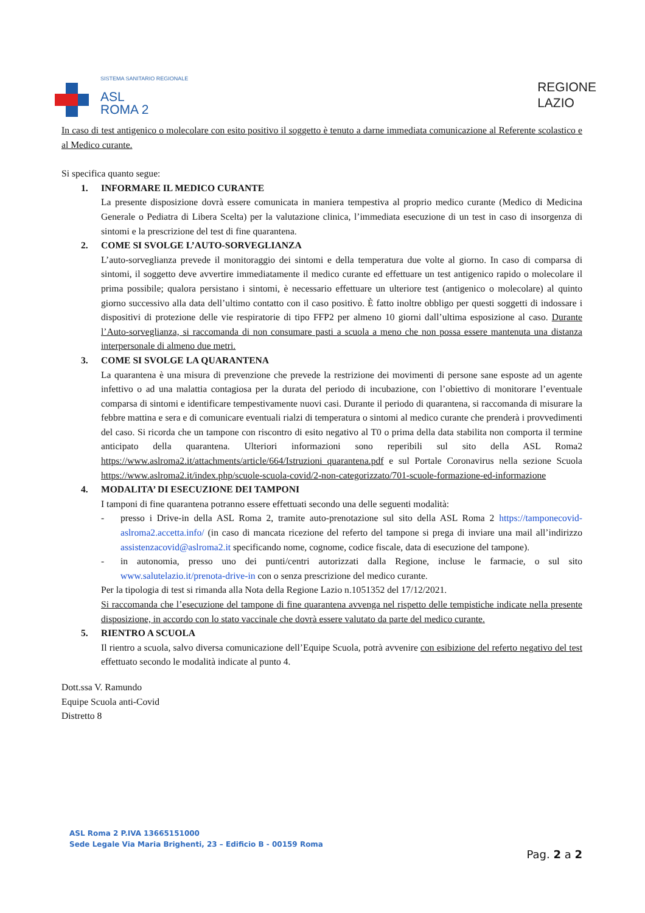SISTEMA SANITARIO REGIONALE
ASL
ROMA 2
REGIONE
LAZIO
In caso di test antigenico o molecolare con esito positivo il soggetto è tenuto a darne immediata comunicazione al Referente scolastico e al Medico curante.
Si specifica quanto segue:
1.
INFORMARE IL MEDICO CURANTE
La presente disposizione dovrà essere comunicata in maniera tempestiva al proprio medico curante (Medico di Medicina Generale o Pediatra di Libera Scelta) per la valutazione clinica, l’immediata esecuzione di un test in caso di insorgenza di sintomi e la prescrizione del test di fine quarantena.
2.
COME SI SVOLGE L’AUTO-SORVEGLIANZA
L’auto-sorveglianza prevede il monitoraggio dei sintomi e della temperatura due volte al giorno. In caso di comparsa di sintomi, il soggetto deve avvertire immediatamente il medico curante ed effettuare un test antigenico rapido o molecolare il prima possibile; qualora persistano i sintomi, è necessario effettuare un ulteriore test (antigenico o molecolare) al quinto giorno successivo alla data dell’ultimo contatto con il caso positivo. È fatto inoltre obbligo per questi soggetti di indossare i dispositivi di protezione delle vie respiratorie di tipo FFP2 per almeno 10 giorni dall’ultima esposizione al caso. Durante l’Auto-sorveglianza, si raccomanda di non consumare pasti a scuola a meno che non possa essere mantenuta una distanza interpersonale di almeno due metri.
3.
COME SI SVOLGE LA QUARANTENA
La quarantena è una misura di prevenzione che prevede la restrizione dei movimenti di persone sane esposte ad un agente infettivo o ad una malattia contagiosa per la durata del periodo di incubazione, con l’obiettivo di monitorare l’eventuale comparsa di sintomi e identificare tempestivamente nuovi casi. Durante il periodo di quarantena, si raccomanda di misurare la febbre mattina e sera e di comunicare eventuali rialzi di temperatura o sintomi al medico curante che prenderà i provvedimenti del caso. Si ricorda che un tampone con riscontro di esito negativo al T0 o prima della data stabilita non comporta il termine anticipato della quarantena. Ulteriori informazioni sono reperibili sul sito della ASL Roma2 https://www.aslroma2.it/attachments/article/664/Istruzioni_quarantena.pdf e sul Portale Coronavirus nella sezione Scuola https://www.aslroma2.it/index.php/scuole-scuola-covid/2-non-categorizzato/701-scuole-formazione-ed-informazione
4.
MODALITA’ DI ESECUZIONE DEI TAMPONI
I tamponi di fine quarantena potranno essere effettuati secondo una delle seguenti modalità:
- presso i Drive-in della ASL Roma 2, tramite auto-prenotazione sul sito della ASL Roma 2 https://tamponecovid-aslroma2.accetta.info/ (in caso di mancata ricezione del referto del tampone si prega di inviare una mail all’indirizzo assistenzacovid@aslroma2.it specificando nome, cognome, codice fiscale, data di esecuzione del tampone).
- in autonomia, presso uno dei punti/centri autorizzati dalla Regione, incluse le farmacie, o sul sito www.salutelazio.it/prenota-drive-in con o senza prescrizione del medico curante.
Per la tipologia di test si rimanda alla Nota della Regione Lazio n.1051352 del 17/12/2021.
Si raccomanda che l’esecuzione del tampone di fine quarantena avvenga nel rispetto delle tempistiche indicate nella presente disposizione, in accordo con lo stato vaccinale che dovrà essere valutato da parte del medico curante.
5.
RIENTRO A SCUOLA
Il rientro a scuola, salvo diversa comunicazione dell’Equipe Scuola, potrà avvenire con esibizione del referto negativo del test effettuato secondo le modalità indicate al punto 4.
Dott.ssa V. Ramundo
Equipe Scuola anti-Covid
Distretto 8
ASL Roma 2 P.IVA 13665151000
Sede Legale Via Maria Brighenti, 23 – Edificio B - 00159 Roma
Pag. 2 a 2